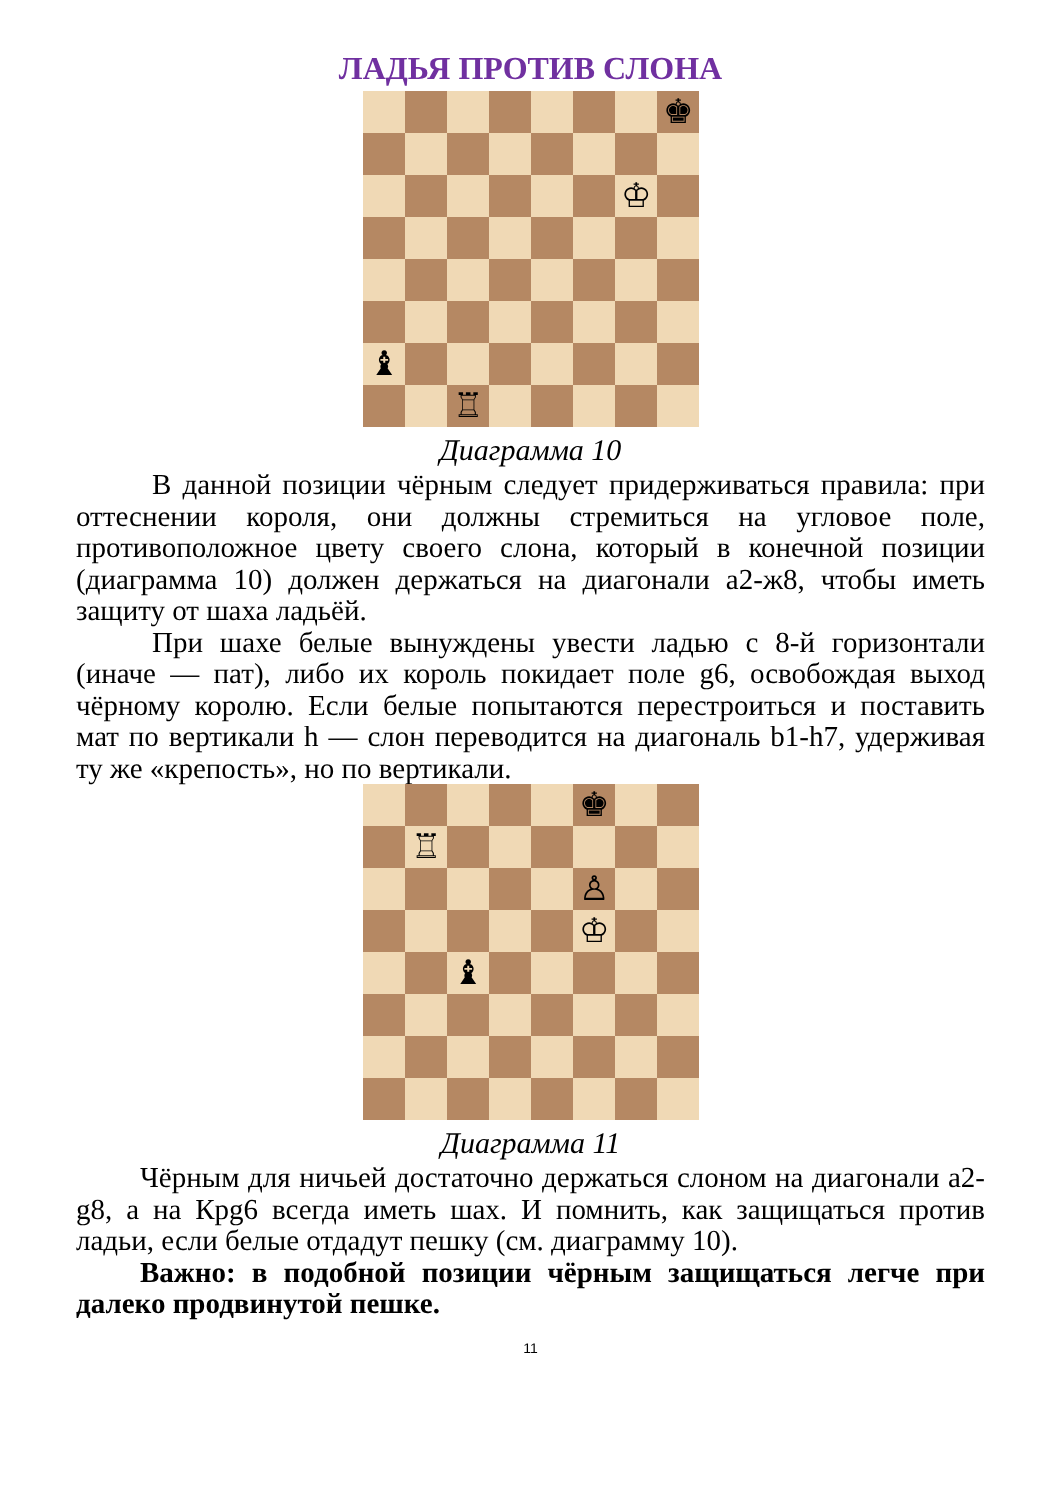ЛАДЬЯ ПРОТИВ СЛОНА
♚
♔
♝
♖
Диаграмма 10
В данной позиции чёрным следует придерживаться правила: при оттеснении короля, они должны стремиться на угловое поле, противоположное цвету своего слона, который в конечной позиции (диаграмма 10) должен держаться на диагонали a2-ж8, чтобы иметь защиту от шаха ладьёй.
При шахе белые вынуждены увести ладью с 8-й горизонтали (иначе — пат), либо их король покидает поле g6, освобождая выход чёрному королю. Если белые попытаются перестроиться и поставить мат по вертикали h — слон переводится на диагональ b1-h7, удерживая ту же «крепость», но по вертикали.
♚
♖
♙
♔
♝
Диаграмма 11
Чёрным для ничьей достаточно держаться слоном на диагонали a2-g8, а на Крg6 всегда иметь шах. И помнить, как защищаться против ладьи, если белые отдадут пешку (см. диаграмму 10).
Важно: в подобной позиции чёрным защищаться легче при далеко продвинутой пешке.
11